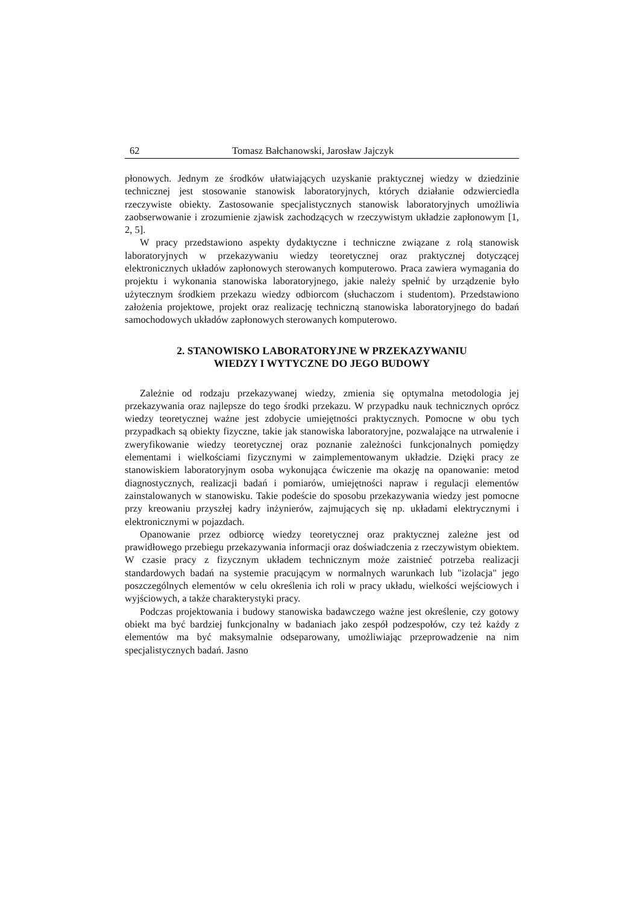62 Tomasz Bałchanowski, Jarosław Jajczyk
płonowych. Jednym ze środków ułatwiających uzyskanie praktycznej wiedzy w dziedzinie technicznej jest stosowanie stanowisk laboratoryjnych, których działanie odzwierciedla rzeczywiste obiekty. Zastosowanie specjalistycznych stanowisk laboratoryjnych umożliwia zaobserwowanie i zrozumienie zjawisk zachodzących w rzeczywistym układzie zapłonowym [1, 2, 5].
W pracy przedstawiono aspekty dydaktyczne i techniczne związane z rolą stanowisk laboratoryjnych w przekazywaniu wiedzy teoretycznej oraz praktycznej dotyczącej elektronicznych układów zapłonowych sterowanych komputerowo. Praca zawiera wymagania do projektu i wykonania stanowiska laboratoryjnego, jakie należy spełnić by urządzenie było użytecznym środkiem przekazu wiedzy odbiorcom (słuchaczom i studentom). Przedstawiono założenia projektowe, projekt oraz realizację techniczną stanowiska laboratoryjnego do badań samochodowych układów zapłonowych sterowanych komputerowo.
2. STANOWISKO LABORATORYJNE W PRZEKAZYWANIU
WIEDZY I WYTYCZNE DO JEGO BUDOWY
Zależnie od rodzaju przekazywanej wiedzy, zmienia się optymalna metodologia jej przekazywania oraz najlepsze do tego środki przekazu. W przypadku nauk technicznych oprócz wiedzy teoretycznej ważne jest zdobycie umiejętności praktycznych. Pomocne w obu tych przypadkach są obiekty fizyczne, takie jak stanowiska laboratoryjne, pozwalające na utrwalenie i zweryfikowanie wiedzy teoretycznej oraz poznanie zależności funkcjonalnych pomiędzy elementami i wielkościami fizycznymi w zaimplementowanym układzie. Dzięki pracy ze stanowiskiem laboratoryjnym osoba wykonująca ćwiczenie ma okazję na opanowanie: metod diagnostycznych, realizacji badań i pomiarów, umiejętności napraw i regulacji elementów zainstalowanych w stanowisku. Takie podeście do sposobu przekazywania wiedzy jest pomocne przy kreowaniu przyszłej kadry inżynierów, zajmujących się np. układami elektrycznymi i elektronicznymi w pojazdach.
Opanowanie przez odbiorcę wiedzy teoretycznej oraz praktycznej zależne jest od prawidłowego przebiegu przekazywania informacji oraz doświadczenia z rzeczywistym obiektem. W czasie pracy z fizycznym układem technicznym może zaistnieć potrzeba realizacji standardowych badań na systemie pracującym w normalnych warunkach lub "izolacja" jego poszczególnych elementów w celu określenia ich roli w pracy układu, wielkości wejściowych i wyjściowych, a także charakterystyki pracy.
Podczas projektowania i budowy stanowiska badawczego ważne jest określenie, czy gotowy obiekt ma być bardziej funkcjonalny w badaniach jako zespół podzespołów, czy też każdy z elementów ma być maksymalnie odseparowany, umożliwiając przeprowadzenie na nim specjalistycznych badań. Jasno